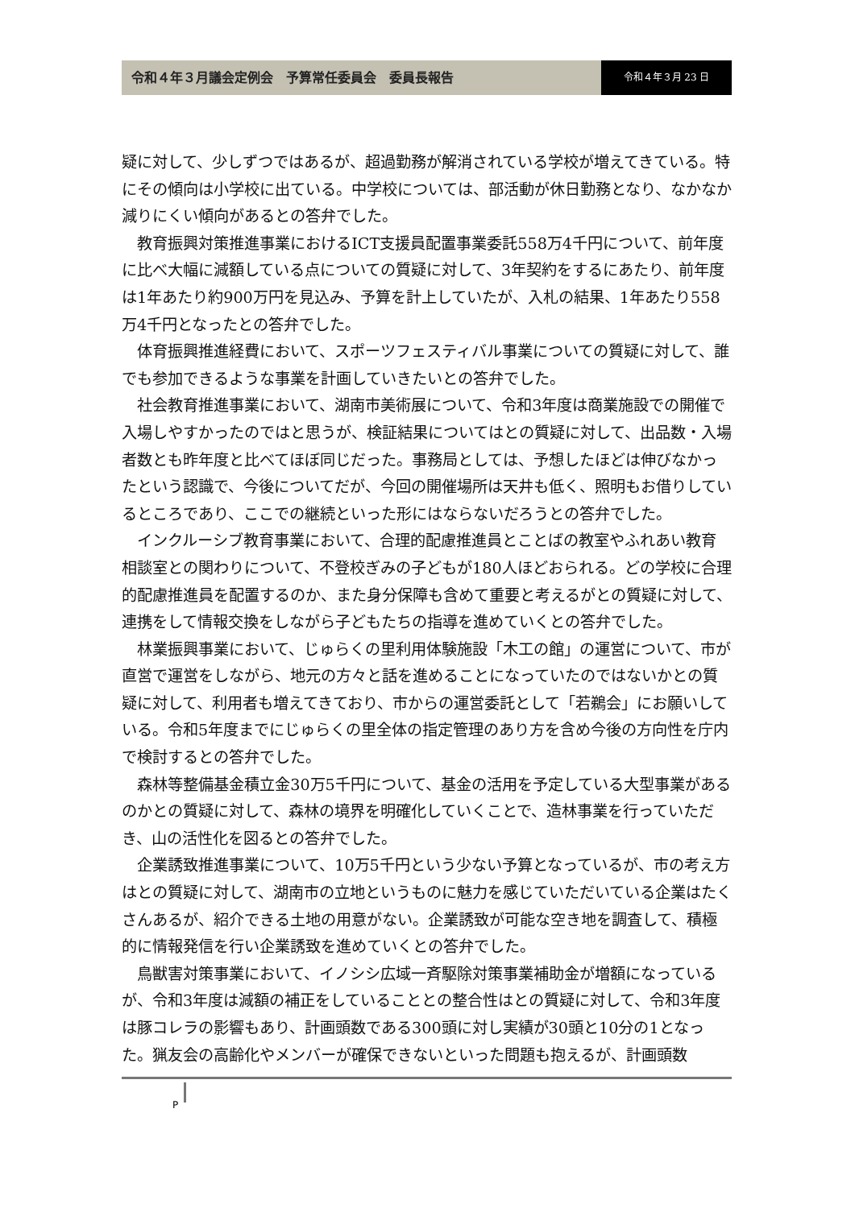令和４年３月議会定例会　予算常任委員会　委員長報告
令和４年３月 23 日
疑に対して、少しずつではあるが、超過勤務が解消されている学校が増えてきている。特にその傾向は小学校に出ている。中学校については、部活動が休日勤務となり、なかなか減りにくい傾向があるとの答弁でした。
教育振興対策推進事業におけるICT支援員配置事業委託558万4千円について、前年度に比べ大幅に減額している点についての質疑に対して、3年契約をするにあたり、前年度は1年あたり約900万円を見込み、予算を計上していたが、入札の結果、1年あたり558万4千円となったとの答弁でした。
体育振興推進経費において、スポーツフェスティバル事業についての質疑に対して、誰でも参加できるような事業を計画していきたいとの答弁でした。
社会教育推進事業において、湖南市美術展について、令和3年度は商業施設での開催で入場しやすかったのではと思うが、検証結果についてはとの質疑に対して、出品数・入場者数とも昨年度と比べてほぼ同じだった。事務局としては、予想したほどは伸びなかったという認識で、今後についてだが、今回の開催場所は天井も低く、照明もお借りしているところであり、ここでの継続といった形にはならないだろうとの答弁でした。
インクルーシブ教育事業において、合理的配慮推進員とことばの教室やふれあい教育相談室との関わりについて、不登校ぎみの子どもが180人ほどおられる。どの学校に合理的配慮推進員を配置するのか、また身分保障も含めて重要と考えるがとの質疑に対して、連携をして情報交換をしながら子どもたちの指導を進めていくとの答弁でした。
林業振興事業において、じゅらくの里利用体験施設「木工の館」の運営について、市が直営で運営をしながら、地元の方々と話を進めることになっていたのではないかとの質疑に対して、利用者も増えてきており、市からの運営委託として「若鵜会」にお願いしている。令和5年度までにじゅらくの里全体の指定管理のあり方を含め今後の方向性を庁内で検討するとの答弁でした。
森林等整備基金積立金30万5千円について、基金の活用を予定している大型事業があるのかとの質疑に対して、森林の境界を明確化していくことで、造林事業を行っていただき、山の活性化を図るとの答弁でした。
企業誘致推進事業について、10万5千円という少ない予算となっているが、市の考え方はとの質疑に対して、湖南市の立地というものに魅力を感じていただいている企業はたくさんあるが、紹介できる土地の用意がない。企業誘致が可能な空き地を調査して、積極的に情報発信を行い企業誘致を進めていくとの答弁でした。
鳥獣害対策事業において、イノシシ広域一斉駆除対策事業補助金が増額になっているが、令和3年度は減額の補正をしていることとの整合性はとの質疑に対して、令和3年度は豚コレラの影響もあり、計画頭数である300頭に対し実績が30頭と10分の1となった。猟友会の高齢化やメンバーが確保できないといった問題も抱えるが、計画頭数
P